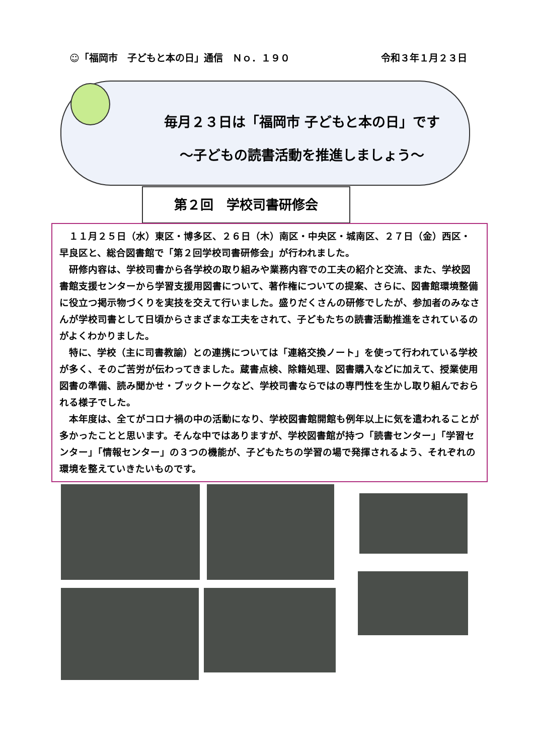☺「福岡市　子どもと本の日」通信　Ｎｏ．１９０ 令和３年１月２３日
毎月２３日は「福岡市 子どもと本の日」です
～子どもの読書活動を推進しましょう～
第２回　学校司書研修会
１１月２５日（水）東区・博多区、２６日（木）南区・中央区・城南区、２７日（金）西区・早良区と、総合図書館で「第２回学校司書研修会」が行われました。
研修内容は、学校司書から各学校の取り組みや業務内容での工夫の紹介と交流、また、学校図書館支援センターから学習支援用図書について、著作権についての提案、さらに、図書館環境整備に役立つ掲示物づくりを実技を交えて行いました。盛りだくさんの研修でしたが、参加者のみなさんが学校司書として日頃からさまざまな工夫をされて、子どもたちの読書活動推進をされているのがよくわかりました。
特に、学校（主に司書教諭）との連携については「連絡交換ノート」を使って行われている学校が多く、そのご苦労が伝わってきました。蔵書点検、除籍処理、図書購入などに加えて、授業使用図書の準備、読み聞かせ・ブックトークなど、学校司書ならではの専門性を生かし取り組んでおられる様子でした。
本年度は、全てがコロナ禍の中の活動になり、学校図書館開館も例年以上に気を遣われることが多かったことと思います。そんな中ではありますが、学校図書館が持つ「読書センター」「学習センター」「情報センター」の３つの機能が、子どもたちの学習の場で発揮されるよう、それぞれの環境を整えていきたいものです。